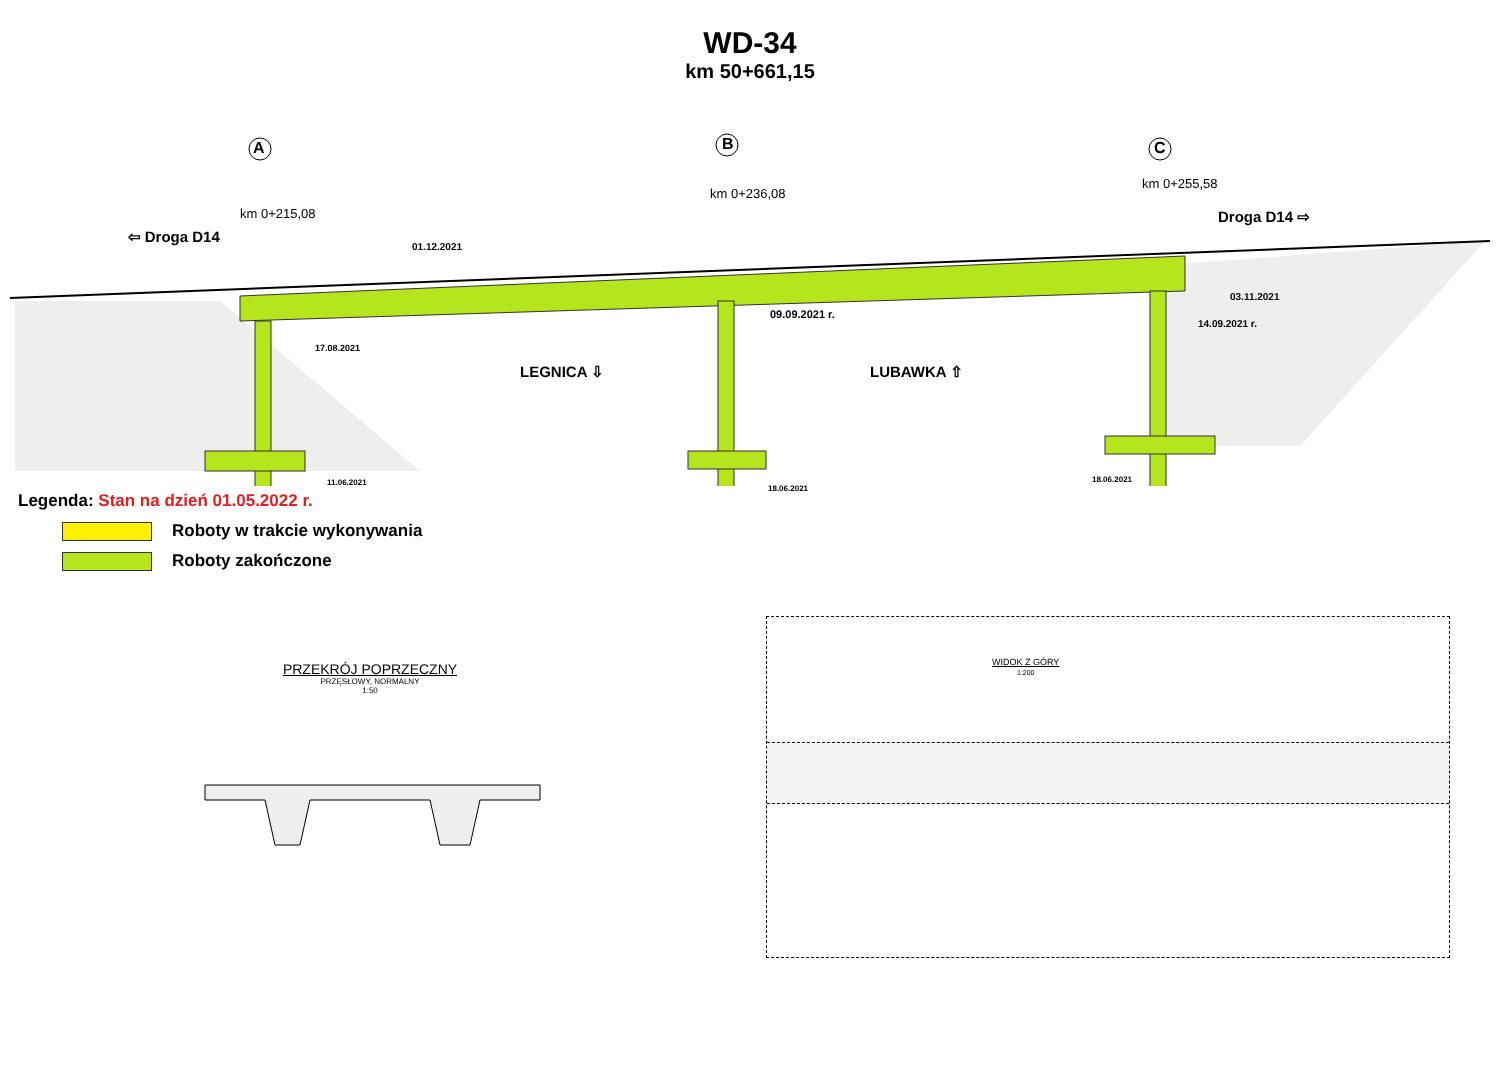WD-34
km 50+661,15
A B C
⇦ Droga D14
Droga D14 ⇨
01.12.2021
09.09.2021 r.
03.11.2021
14.09.2021 r.
17.08.2021
LEGNICA ⇩ LUBAWKA ⇧
11.06.2021
18.06.2021
18.06.2021
km 0+215,08
km 0+236,08
km 0+255,58
Legenda: Stan na dzień 01.05.2022 r.
Roboty w trakcie wykonywania
Roboty zakończone
PRZEKRÓJ POPRZECZNY
PRZĘSŁOWY, NORMALNY
1:50
WIDOK Z GÓRY
1:200